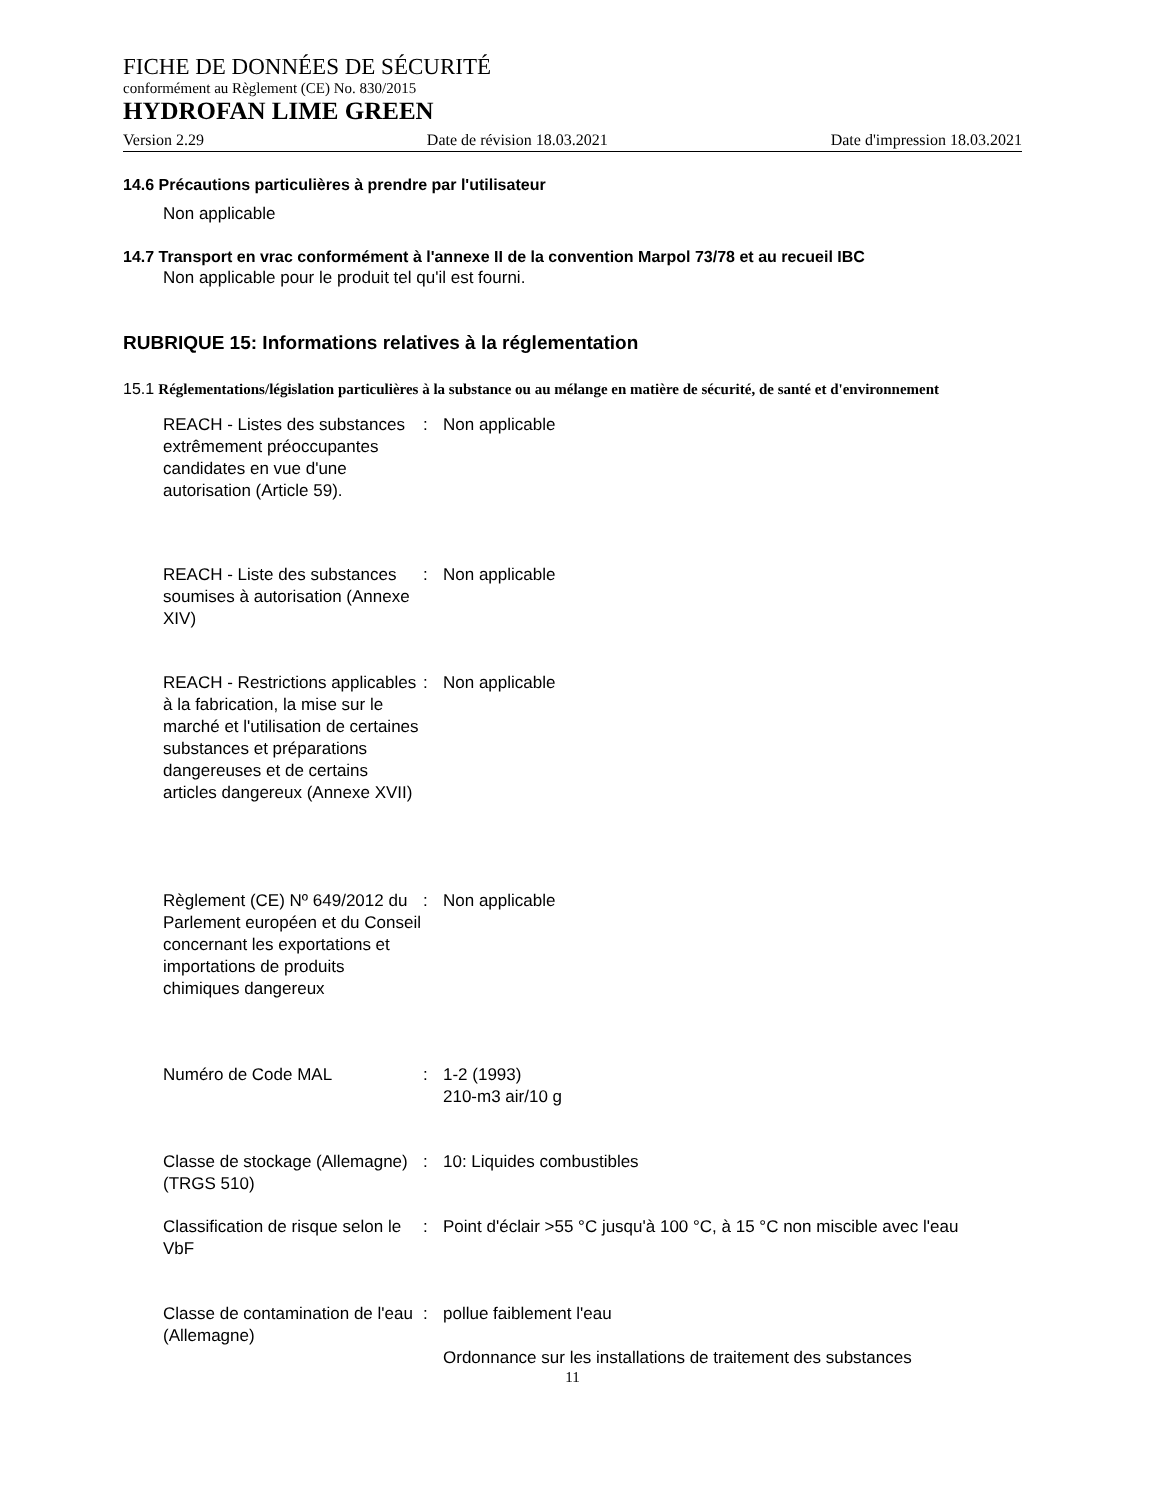FICHE DE DONNÉES DE SÉCURITÉ
conformément au Règlement (CE) No. 830/2015
HYDROFAN LIME GREEN
Version 2.29 Date de révision 18.03.2021 Date d'impression 18.03.2021
14.6 Précautions particulières à prendre par l'utilisateur
Non applicable
14.7 Transport en vrac conformément à l'annexe II de la convention Marpol 73/78 et au recueil IBC
Non applicable pour le produit tel qu'il est fourni.
RUBRIQUE 15: Informations relatives à la réglementation
15.1 Réglementations/législation particulières à la substance ou au mélange en matière de sécurité, de santé et d'environnement
REACH - Listes des substances extrêmement préoccupantes candidates en vue d'une autorisation (Article 59).
: Non applicable
REACH - Liste des substances soumises à autorisation (Annexe XIV)
: Non applicable
REACH - Restrictions applicables à la fabrication, la mise sur le marché et l'utilisation de certaines substances et préparations dangereuses et de certains articles dangereux (Annexe XVII)
: Non applicable
Règlement (CE) Nº 649/2012 du Parlement européen et du Conseil concernant les exportations et importations de produits chimiques dangereux
: Non applicable
Numéro de Code MAL : 1-2 (1993)
210-m3 air/10 g
Classe de stockage (Allemagne) (TRGS 510)
: 10: Liquides combustibles
Classification de risque selon le VbF
: Point d'éclair >55 °C jusqu'à 100 °C, à 15 °C non miscible avec l'eau
Classe de contamination de l'eau (Allemagne)
: pollue faiblement l'eau
Ordonnance sur les installations de traitement des substances
11